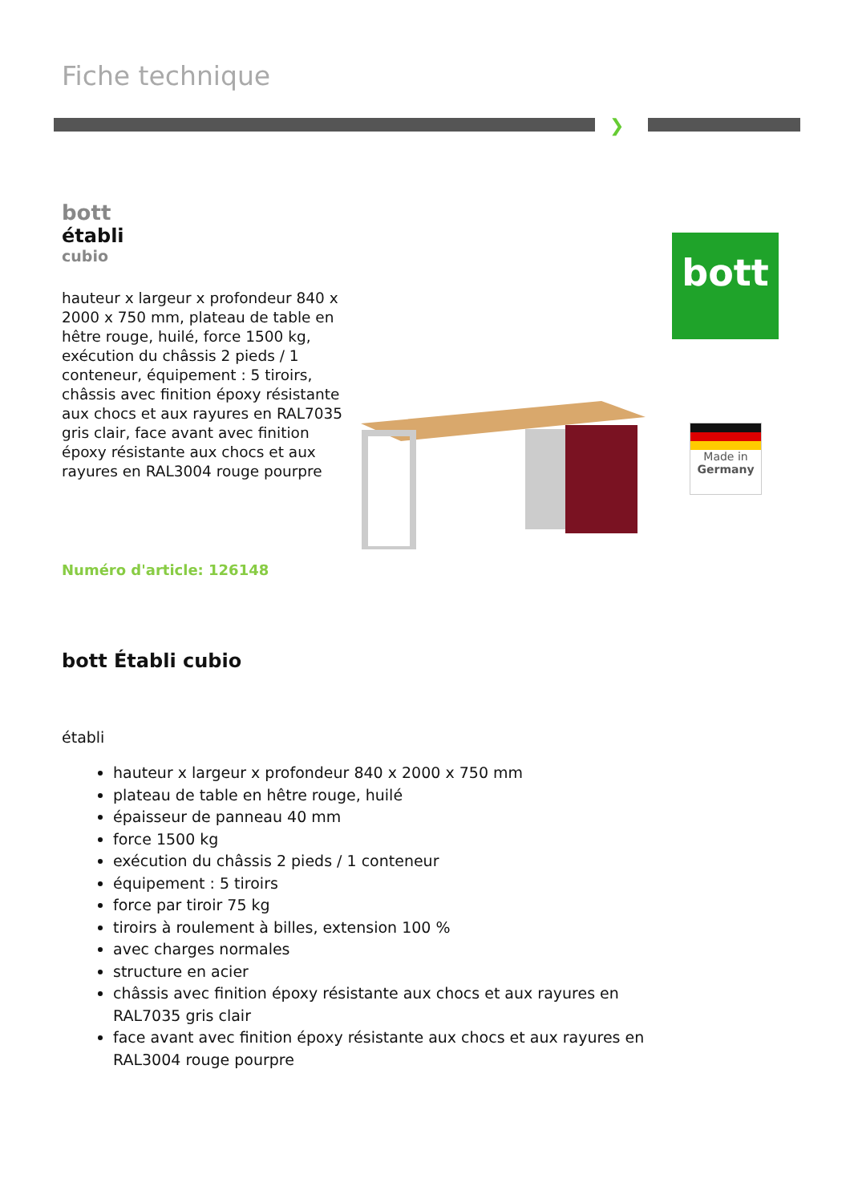Fiche technique
❯
bott
établi
cubio
hauteur x largeur x profondeur 840 x 2000 x 750 mm, plateau de table en hêtre rouge, huilé, force 1500 kg, exécution du châssis 2 pieds / 1 conteneur, équipement : 5 tiroirs, châssis avec finition époxy résistante aux chocs et aux rayures en RAL7035 gris clair, face avant avec finition époxy résistante aux chocs et aux rayures en RAL3004 rouge pourpre
Numéro d'article: 126148
bott
Made in
Germany
bott Établi cubio
établi
hauteur x largeur x profondeur 840 x 2000 x 750 mm
plateau de table en hêtre rouge, huilé
épaisseur de panneau 40 mm
force 1500 kg
exécution du châssis 2 pieds / 1 conteneur
équipement : 5 tiroirs
force par tiroir 75 kg
tiroirs à roulement à billes, extension 100 %
avec charges normales
structure en acier
châssis avec finition époxy résistante aux chocs et aux rayures en RAL7035 gris clair
face avant avec finition époxy résistante aux chocs et aux rayures en RAL3004 rouge pourpre